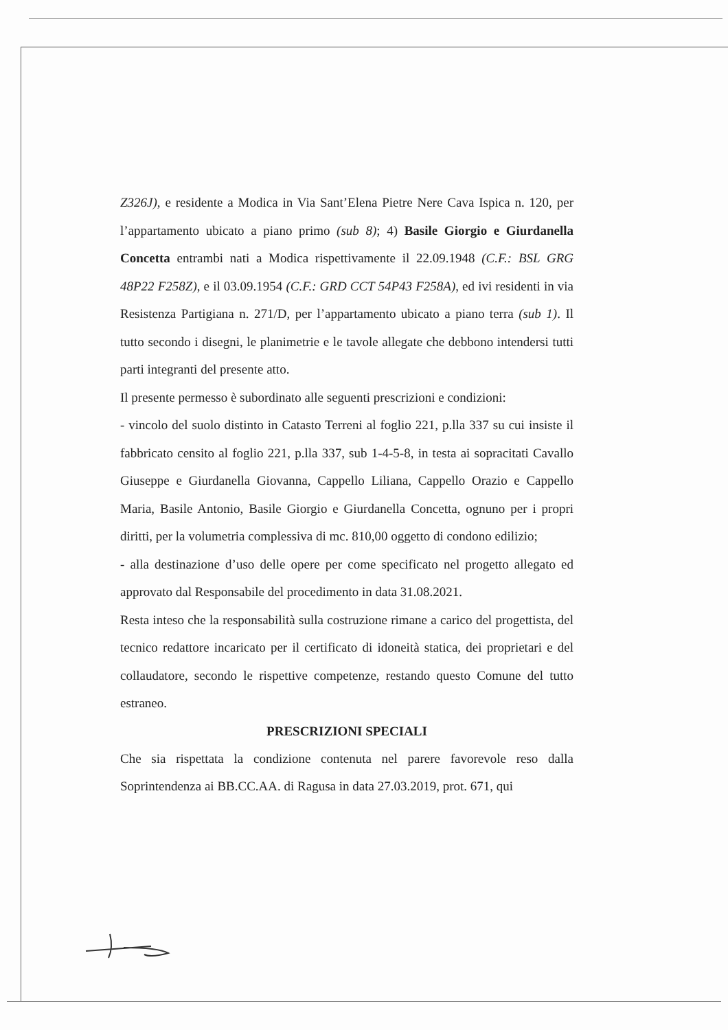Z326J), e residente a Modica in Via Sant’Elena Pietre Nere Cava Ispica n. 120, per l’appartamento ubicato a piano primo (sub 8); 4) Basile Giorgio e Giurdanella Concetta entrambi nati a Modica rispettivamente il 22.09.1948 (C.F.: BSL GRG 48P22 F258Z), e il 03.09.1954 (C.F.: GRD CCT 54P43 F258A), ed ivi residenti in via Resistenza Partigiana n. 271/D, per l’appartamento ubicato a piano terra (sub 1). Il tutto secondo i disegni, le planimetrie e le tavole allegate che debbono intendersi tutti parti integranti del presente atto.
Il presente permesso è subordinato alle seguenti prescrizioni e condizioni:
- vincolo del suolo distinto in Catasto Terreni al foglio 221, p.lla 337 su cui insiste il fabbricato censito al foglio 221, p.lla 337, sub 1-4-5-8, in testa ai sopracitati Cavallo Giuseppe e Giurdanella Giovanna, Cappello Liliana, Cappello Orazio e Cappello Maria, Basile Antonio, Basile Giorgio e Giurdanella Concetta, ognuno per i propri diritti, per la volumetria complessiva di mc. 810,00 oggetto di condono edilizio;
- alla destinazione d’uso delle opere per come specificato nel progetto allegato ed approvato dal Responsabile del procedimento in data 31.08.2021.
Resta inteso che la responsabilità sulla costruzione rimane a carico del progettista, del tecnico redattore incaricato per il certificato di idoneità statica, dei proprietari e del collaudatore, secondo le rispettive competenze, restando questo Comune del tutto estraneo.
PRESCRIZIONI SPECIALI
Che sia rispettata la condizione contenuta nel parere favorevole reso dalla Soprintendenza ai BB.CC.AA. di Ragusa in data 27.03.2019, prot. 671, qui